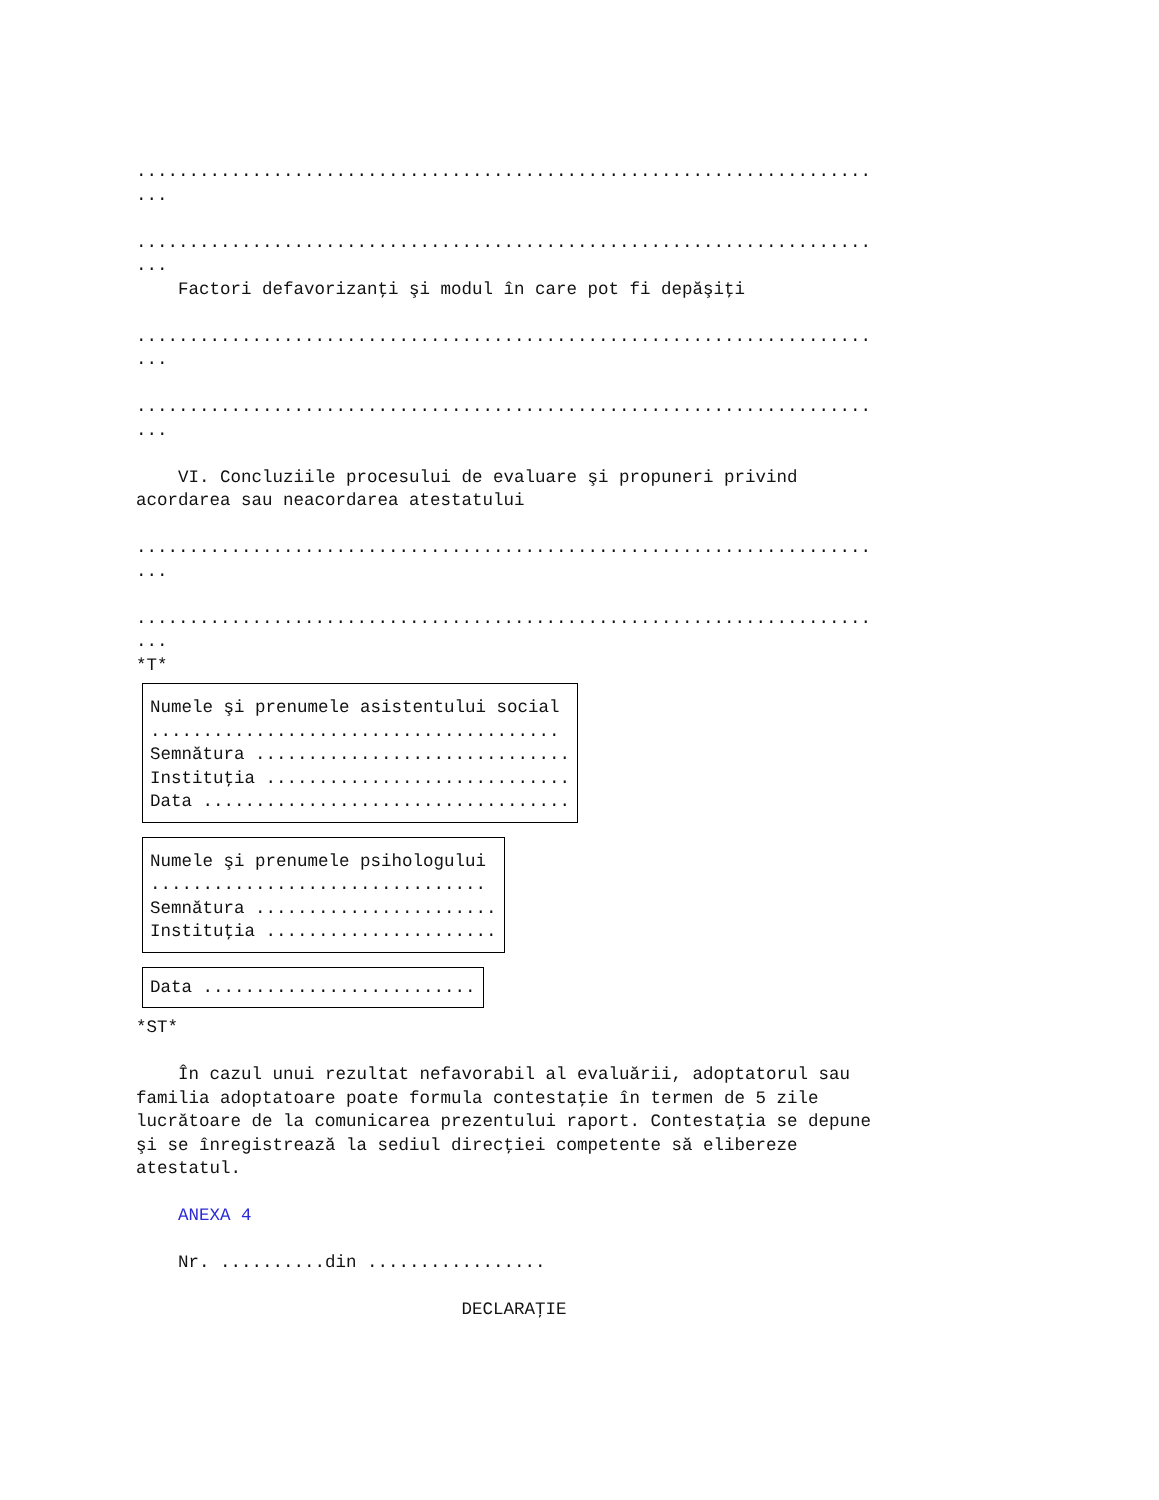......................................................................
...
......................................................................
...
Factori defavorizanţi şi modul în care pot fi depăşiţi
......................................................................
...
......................................................................
...
VI. Concluziile procesului de evaluare şi propuneri privind
acordarea sau neacordarea atestatului
......................................................................
...
......................................................................
...
*T*
Numele şi prenumele asistentului social
.......................................
Semnătura ..............................
Instituţia .............................
Data ...................................
Numele şi prenumele psihologului
................................
Semnătura .......................
Instituţia ......................
Data ..........................
*ST*
În cazul unui rezultat nefavorabil al evaluării, adoptatorul sau
familia adoptatoare poate formula contestaţie în termen de 5 zile
lucrătoare de la comunicarea prezentului raport. Contestaţia se depune
şi se înregistrează la sediul direcţiei competente să elibereze
atestatul.
ANEXA 4
Nr. ..........din .................
DECLARAŢIE